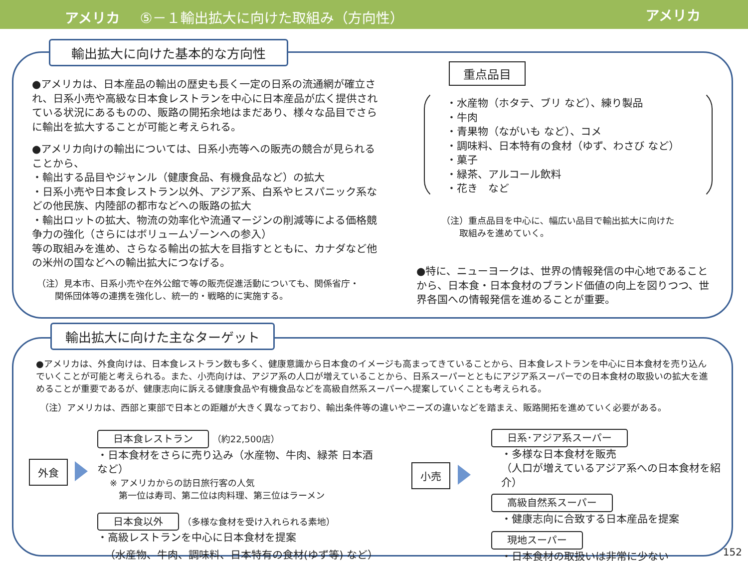アメリカ ⑤－１輸出拡大に向けた取組み（方向性） アメリカ
輸出拡大に向けた基本的な方向性
●アメリカは、日本産品の輸出の歴史も長く一定の日系の流通網が確立され、日系小売や高級な日本食レストランを中心に日本産品が広く提供されている状況にあるものの、販路の開拓余地はまだあり、様々な品目でさらに輸出を拡大することが可能と考えられる。
●アメリカ向けの輸出については、日系小売等への販売の競合が見られることから、
・輸出する品目やジャンル（健康食品、有機食品など）の拡大
・日系小売や日本食レストラン以外、アジア系、白系やヒスパニック系などの他民族、内陸部の都市などへの販路の拡大
・輸出ロットの拡大、物流の効率化や流通マージンの削減等による価格競争力の強化（さらにはボリュームゾーンへの参入）
等の取組みを進め、さらなる輸出の拡大を目指すとともに、カナダなど他の米州の国などへの輸出拡大につなげる。
（注）見本市、日系小売や在外公館で等の販売促進活動についても、関係省庁・
　　関係団体等の連携を強化し、統一的・戦略的に実施する。
重点品目
・水産物（ホタテ、ブリ など）、練り製品
・牛肉
・青果物（ながいも など）、コメ
・調味料、日本特有の食材（ゆず、わさび など）
・菓子
・緑茶、アルコール飲料
・花き　など
（注）重点品目を中心に、幅広い品目で輸出拡大に向けた
　　取組みを進めていく。
●特に、ニューヨークは、世界の情報発信の中心地であることから、日本食・日本食材のブランド価値の向上を図りつつ、世界各国への情報発信を進めることが重要。
輸出拡大に向けた主なターゲット
●アメリカは、外食向けは、日本食レストラン数も多く、健康意識から日本食のイメージも高まってきていることから、日本食レストランを中心に日本食材を売り込んでいくことが可能と考えられる。また、小売向けは、アジア系の人口が増えていることから、日系スーパーとともにアジア系スーパーでの日本食材の取扱いの拡大を進めることが重要であるが、健康志向に訴える健康食品や有機食品などを高級自然系スーパーへ提案していくことも考えられる。
（注）アメリカは、西部と東部で日本との距離が大きく異なっており、輸出条件等の違いやニーズの違いなどを踏まえ、販路開拓を進めていく必要がある。
外食
日本食レストラン （約22,500店）
・日本食材をさらに売り込み（水産物、牛肉、緑茶 日本酒 など）
※ アメリカからの訪日旅行客の人気
　第一位は寿司、第二位は肉料理、第三位はラーメン
日本食以外 （多様な食材を受け入れられる素地）
・高級レストランを中心に日本食材を提案
（水産物、牛肉、調味料、日本特有の食材(ゆず等) など）
小売
日系･アジア系スーパー
・多様な日本食材を販売
（人口が増えているアジア系への日本食材を紹介）
高級自然系スーパー
・健康志向に合致する日本産品を提案
現地スーパー
・日本食材の取扱いは非常に少ない
152